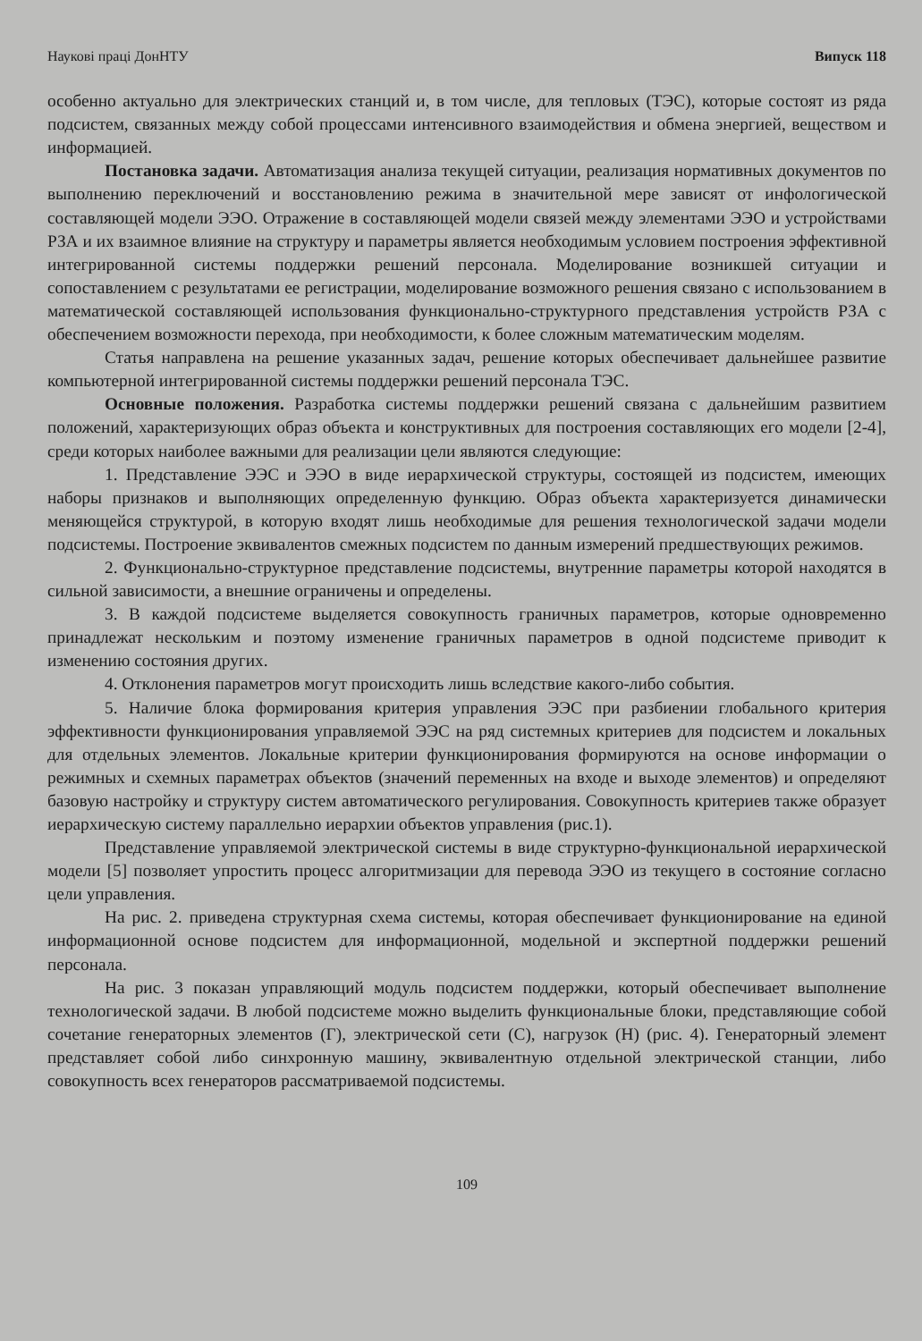Наукові праці ДонНТУ Випуск 118
особенно актуально для электрических станций и, в том числе, для тепловых (ТЭС), которые состоят из ряда подсистем, связанных между собой процессами интенсивного взаимодействия и обмена энергией, веществом и информацией.
Постановка задачи. Автоматизация анализа текущей ситуации, реализация нормативных документов по выполнению переключений и восстановлению режима в значительной мере зависят от инфологической составляющей модели ЭЭО. Отражение в составляющей модели связей между элементами ЭЭО и устройствами РЗА и их взаимное влияние на структуру и параметры является необходимым условием построения эффективной интегрированной системы поддержки решений персонала. Моделирование возникшей ситуации и сопоставлением с результатами ее регистрации, моделирование возможного решения связано с использованием в математической составляющей использования функционально-структурного представления устройств РЗА с обеспечением возможности перехода, при необходимости, к более сложным математическим моделям.
Статья направлена на решение указанных задач, решение которых обеспечивает дальнейшее развитие компьютерной интегрированной системы поддержки решений персонала ТЭС.
Основные положения. Разработка системы поддержки решений связана с дальнейшим развитием положений, характеризующих образ объекта и конструктивных для построения составляющих его модели [2-4], среди которых наиболее важными для реализации цели являются следующие:
1. Представление ЭЭС и ЭЭО в виде иерархической структуры, состоящей из подсистем, имеющих наборы признаков и выполняющих определенную функцию. Образ объекта характеризуется динамически меняющейся структурой, в которую входят лишь необходимые для решения технологической задачи модели подсистемы. Построение эквивалентов смежных подсистем по данным измерений предшествующих режимов.
2. Функционально-структурное представление подсистемы, внутренние параметры которой находятся в сильной зависимости, а внешние ограничены и определены.
3. В каждой подсистеме выделяется совокупность граничных параметров, которые одновременно принадлежат нескольким и поэтому изменение граничных параметров в одной подсистеме приводит к изменению состояния других.
4. Отклонения параметров могут происходить лишь вследствие какого-либо события.
5. Наличие блока формирования критерия управления ЭЭС при разбиении глобального критерия эффективности функционирования управляемой ЭЭС на ряд системных критериев для подсистем и локальных для отдельных элементов. Локальные критерии функционирования формируются на основе информации о режимных и схемных параметрах объектов (значений переменных на входе и выходе элементов) и определяют базовую настройку и структуру систем автоматического регулирования. Совокупность критериев также образует иерархическую систему параллельно иерархии объектов управления (рис.1).
Представление управляемой электрической системы в виде структурно-функциональной иерархической модели [5] позволяет упростить процесс алгоритмизации для перевода ЭЭО из текущего в состояние согласно цели управления.
На рис. 2. приведена структурная схема системы, которая обеспечивает функционирование на единой информационной основе подсистем для информационной, модельной и экспертной поддержки решений персонала.
На рис. 3 показан управляющий модуль подсистем поддержки, который обеспечивает выполнение технологической задачи. В любой подсистеме можно выделить функциональные блоки, представляющие собой сочетание генераторных элементов (Г), электрической сети (С), нагрузок (Н) (рис. 4). Генераторный элемент представляет собой либо синхронную машину, эквивалентную отдельной электрической станции, либо совокупность всех генераторов рассматриваемой подсистемы.
109